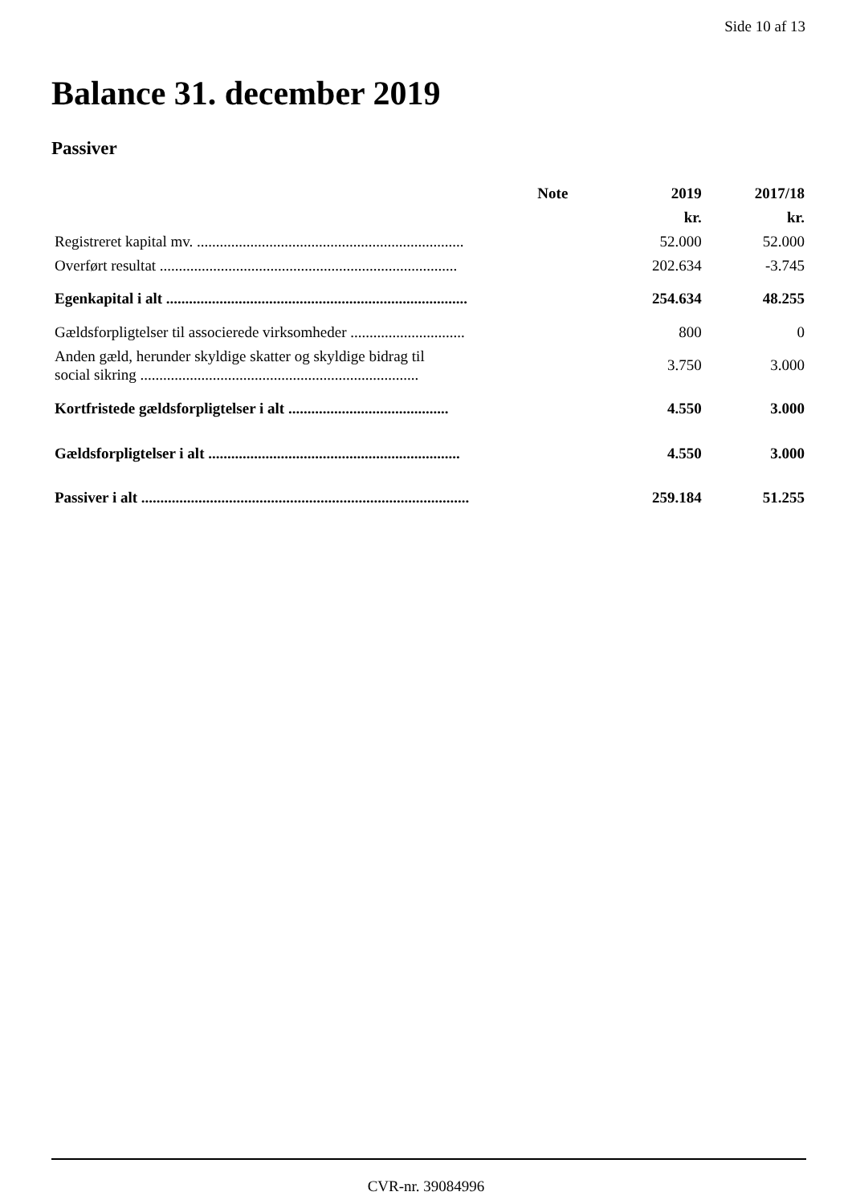Side 10 af 13
Balance 31. december 2019
Passiver
| | Note | 2019 | 2017/18 |
| --- | --- | --- | --- |
| | | kr. | kr. |
| Registreret kapital mv. ...................................................................... | | 52.000 | 52.000 |
| Overført resultat .............................................................................. | | 202.634 | -3.745 |
| Egenkapital i alt ............................................................................... | | 254.634 | 48.255 |
| Gældsforpligtelser til associerede virksomheder .............................. | | 800 | 0 |
| Anden gæld, herunder skyldige skatter og skyldige bidrag til social sikring ......................................................................... | | 3.750 | 3.000 |
| Kortfristede gældsforpligtelser i alt .......................................... | | 4.550 | 3.000 |
| Gældsforpligtelser i alt .................................................................. | | 4.550 | 3.000 |
| Passiver i alt ...................................................................................... | | 259.184 | 51.255 |
CVR-nr. 39084996